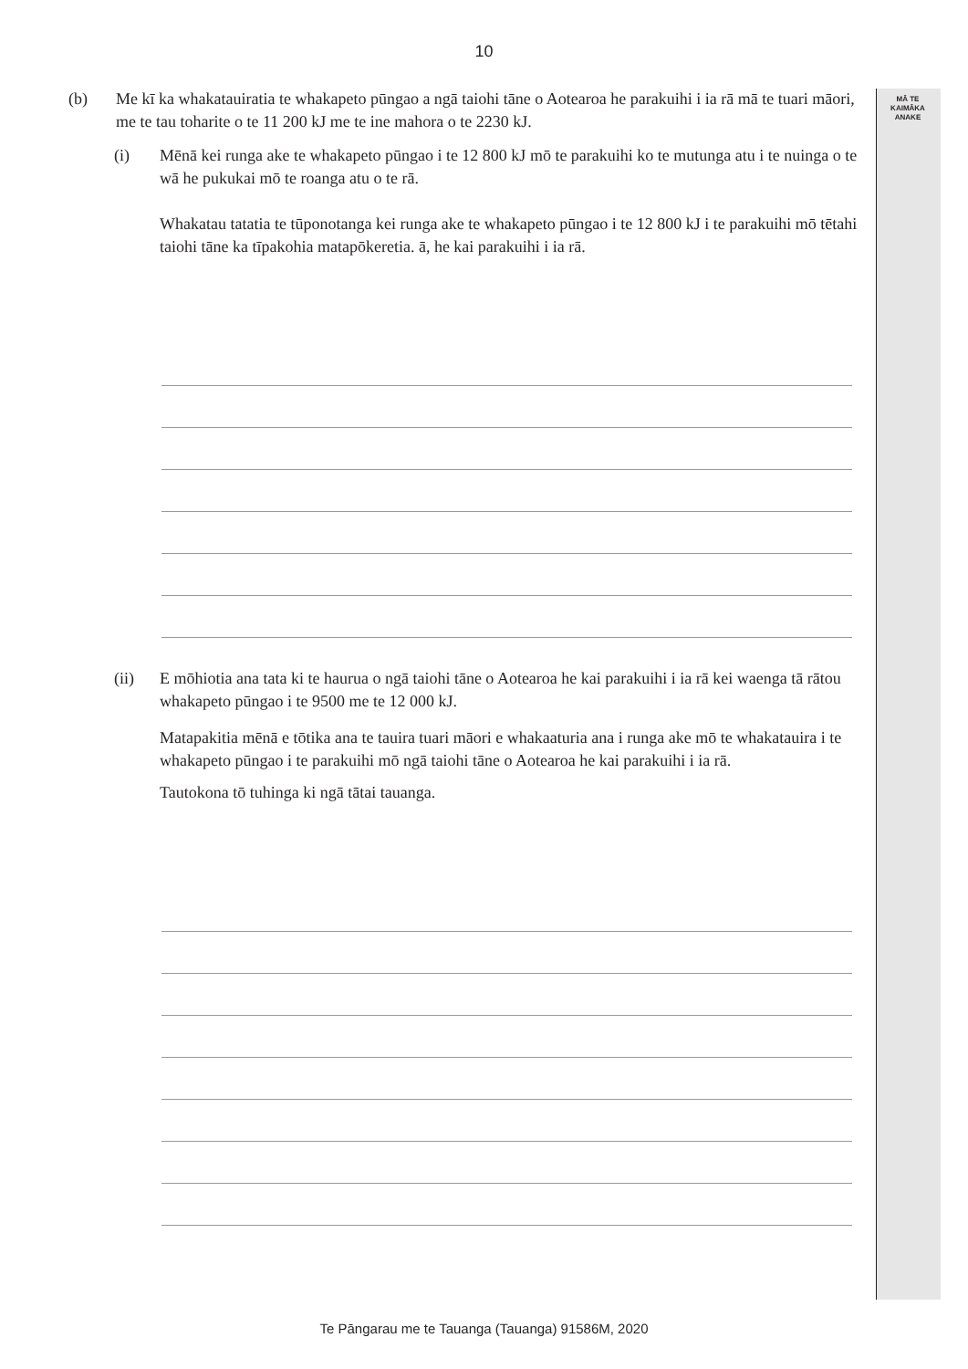MĀ TE
KAIMĀKA
ANAKE
10
(b) Me kī ka whakatauiratia te whakapeto pūngao a ngā taiohi tāne o Aotearoa he parakuihi i ia rā mā te tuari māori, me te tau toharite o te 11 200 kJ me te ine mahora o te 2230 kJ.
(i) Mēnā kei runga ake te whakapeto pūngao i te 12 800 kJ mō te parakuihi ko te mutunga atu i te nuinga o te wā he pukukai mō te roanga atu o te rā.
Whakatau tatatia te tūponotanga kei runga ake te whakapeto pūngao i te 12 800 kJ i te parakuihi mō tētahi taiohi tāne ka tīpakohia matapōkeretia. ā, he kai parakuihi i ia rā.
(ii) E mōhiotia ana tata ki te haurua o ngā taiohi tāne o Aotearoa he kai parakuihi i ia rā kei waenga tā rātou whakapeto pūngao i te 9500 me te 12 000 kJ.
Matapakitia mēnā e tōtika ana te tauira tuari māori e whakaaturia ana i runga ake mō te whakatauira i te whakapeto pūngao i te parakuihi mō ngā taiohi tāne o Aotearoa he kai parakuihi i ia rā.
Tautokona tō tuhinga ki ngā tātai tauanga.
Te Pāngarau me te Tauanga (Tauanga) 91586M, 2020